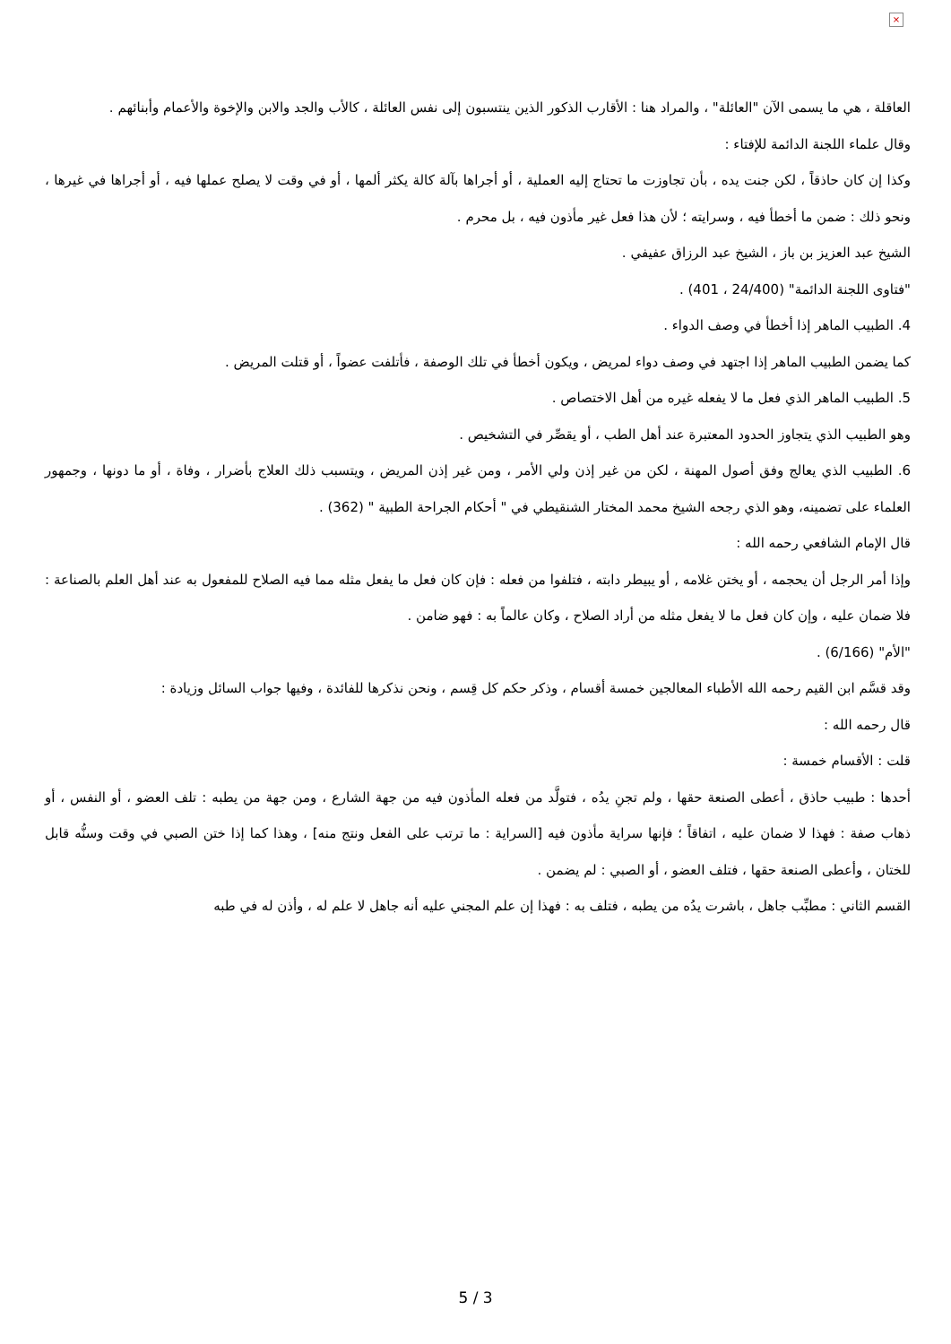×
العاقلة ، هي ما يسمى الآن "العائلة" ، والمراد هنا : الأقارب الذكور الذين ينتسبون إلى نفس العائلة ، كالأب والجد والابن والإخوة والأعمام وأبنائهم .
وقال علماء اللجنة الدائمة للإفتاء :
وكذا إن كان حاذقاً ، لكن جنت يده ، بأن تجاوزت ما تحتاج إليه العملية ، أو أجراها بآلة كالة يكثر ألمها ، أو في وقت لا يصلح عملها فيه ، أو أجراها في غيرها ، ونحو ذلك : ضمن ما أخطأ فيه ، وسرايته ؛ لأن هذا فعل غير مأذون فيه ، بل محرم .
الشيخ عبد العزيز بن باز ، الشيخ عبد الرزاق عفيفي .
"فتاوى اللجنة الدائمة" (24/400 ، 401) .
4. الطبيب الماهر إذا أخطأ في وصف الدواء .
كما يضمن الطبيب الماهر إذا اجتهد في وصف دواء لمريض ، ويكون أخطأ في تلك الوصفة ، فأتلفت عضواً ، أو قتلت المريض .
5. الطبيب الماهر الذي فعل ما لا يفعله غيره من أهل الاختصاص .
وهو الطبيب الذي يتجاوز الحدود المعتبرة عند أهل الطب ، أو يقصِّر في التشخيص .
6. الطبيب الذي يعالج وفق أصول المهنة ، لكن من غير إذن ولي الأمر ، ومن غير إذن المريض ، ويتسبب ذلك العلاج بأضرار ، وفاة ، أو ما دونها ، وجمهور العلماء على تضمينه، وهو الذي رجحه الشيخ محمد المختار الشنقيطي في " أحكام الجراحة الطبية " (362) .
قال الإمام الشافعي رحمه الله :
وإذا أمر الرجل أن يحجمه ، أو يختن غلامه , أو يبيطر دابته ، فتلفوا من فعله : فإن كان فعل ما يفعل مثله مما فيه الصلاح للمفعول به عند أهل العلم بالصناعة : فلا ضمان عليه ، وإن كان فعل ما لا يفعل مثله من أراد الصلاح ، وكان عالماً به : فهو ضامن .
"الأم" (6/166) .
وقد قسَّم ابن القيم رحمه الله الأطباء المعالجين خمسة أقسام ، وذكر حكم كل قِسم ، ونحن نذكرها للفائدة ، وفيها جواب السائل وزيادة :
قال رحمه الله :
قلت : الأقسام خمسة :
أحدها : طبيب حاذق ، أعطى الصنعة حقها ، ولم تجنِ يدُه ، فتولَّد من فعله المأذون فيه من جهة الشارع ، ومن جهة من يطبه : تلف العضو ، أو النفس ، أو ذهاب صفة : فهذا لا ضمان عليه ، اتفاقاً ؛ فإنها سراية مأذون فيه [السراية : ما ترتب على الفعل ونتج منه] ، وهذا كما إذا ختن الصبي في وقت وسنُّه قابل للختان ، وأعطى الصنعة حقها ، فتلف العضو ، أو الصبي : لم يضمن .
القسم الثاني : مطبِّب جاهل ، باشرت يدُه من يطبه ، فتلف به : فهذا إن علم المجني عليه أنه جاهل لا علم له ، وأذن له في طبه
5 / 3